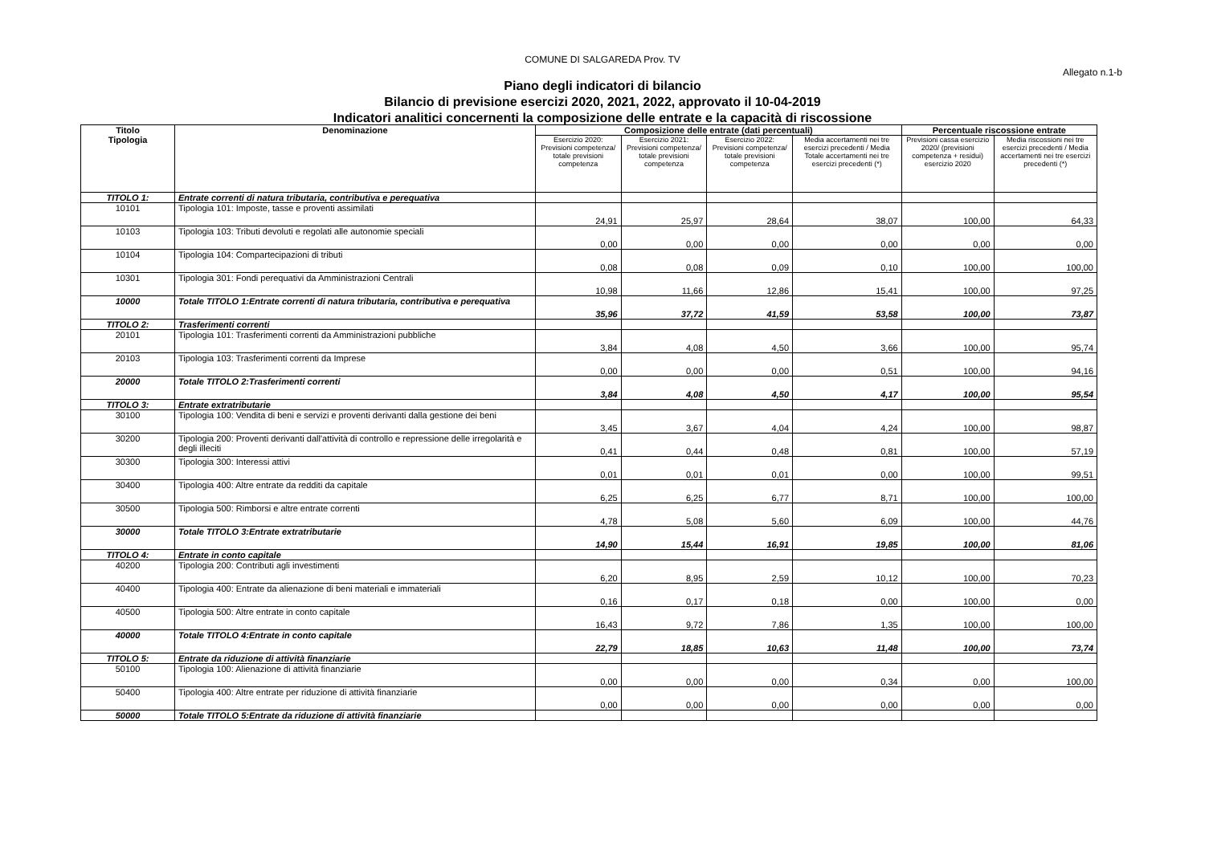COMUNE DI SALGAREDA Prov. TV
Allegato n.1-b
Piano degli indicatori di bilancio
Bilancio di previsione esercizi 2020, 2021, 2022, approvato il 10-04-2019
Indicatori analitici concernenti la composizione delle entrate e la capacità di riscossione
| Titolo Tipologia | Denominazione | Composizione delle entrate (dati percentuali) | | | | Percentuale riscossione entrate | |
| --- | --- | --- | --- | --- | --- | --- | --- |
| | | Esercizio 2020: Previsioni competenza/ totale previsioni competenza | Esercizio 2021: Previsioni competenza/ totale previsioni competenza | Esercizio 2022: Previsioni competenza/ totale previsioni competenza | Media accertamenti nei tre esercizi precedenti / Media Totale accertamenti nei tre esercizi precedenti (*) | Previsioni cassa esercizio 2020/ (previsioni competenza + residui) esercizio 2020 | Media riscossioni nei tre esercizi precedenti / Media accertamenti nei tre esercizi precedenti (*) |
| TITOLO 1: | Entrate correnti di natura tributaria, contributiva e perequativa | | | | | | |
| 10101 | Tipologia 101: Imposte, tasse e proventi assimilati | 24,91 | 25,97 | 28,64 | 38,07 | 100,00 | 64,33 |
| 10103 | Tipologia 103: Tributi devoluti e regolati alle autonomie speciali | 0,00 | 0,00 | 0,00 | 0,00 | 0,00 | 0,00 |
| 10104 | Tipologia 104: Compartecipazioni di tributi | 0,08 | 0,08 | 0,09 | 0,10 | 100,00 | 100,00 |
| 10301 | Tipologia 301: Fondi perequativi da Amministrazioni Centrali | 10,98 | 11,66 | 12,86 | 15,41 | 100,00 | 97,25 |
| 10000 | Totale TITOLO 1:Entrate correnti di natura tributaria, contributiva e perequativa | 35,96 | 37,72 | 41,59 | 53,58 | 100,00 | 73,87 |
| TITOLO 2: | Trasferimenti correnti | | | | | | |
| 20101 | Tipologia 101: Trasferimenti correnti da Amministrazioni pubbliche | 3,84 | 4,08 | 4,50 | 3,66 | 100,00 | 95,74 |
| 20103 | Tipologia 103: Trasferimenti correnti da Imprese | 0,00 | 0,00 | 0,00 | 0,51 | 100,00 | 94,16 |
| 20000 | Totale TITOLO 2:Trasferimenti correnti | 3,84 | 4,08 | 4,50 | 4,17 | 100,00 | 95,54 |
| TITOLO 3: | Entrate extratributarie | | | | | | |
| 30100 | Tipologia 100: Vendita di beni e servizi e proventi derivanti dalla gestione dei beni | 3,45 | 3,67 | 4,04 | 4,24 | 100,00 | 98,87 |
| 30200 | Tipologia 200: Proventi derivanti dall'attività di controllo e repressione delle irregolarità e degli illeciti | 0,41 | 0,44 | 0,48 | 0,81 | 100,00 | 57,19 |
| 30300 | Tipologia 300: Interessi attivi | 0,01 | 0,01 | 0,01 | 0,00 | 100,00 | 99,51 |
| 30400 | Tipologia 400: Altre entrate da redditi da capitale | 6,25 | 6,25 | 6,77 | 8,71 | 100,00 | 100,00 |
| 30500 | Tipologia 500: Rimborsi e altre entrate correnti | 4,78 | 5,08 | 5,60 | 6,09 | 100,00 | 44,76 |
| 30000 | Totale TITOLO 3:Entrate extratributarie | 14,90 | 15,44 | 16,91 | 19,85 | 100,00 | 81,06 |
| TITOLO 4: | Entrate in conto capitale | | | | | | |
| 40200 | Tipologia 200: Contributi agli investimenti | 6,20 | 8,95 | 2,59 | 10,12 | 100,00 | 70,23 |
| 40400 | Tipologia 400: Entrate da alienazione di beni materiali e immateriali | 0,16 | 0,17 | 0,18 | 0,00 | 100,00 | 0,00 |
| 40500 | Tipologia 500: Altre entrate in conto capitale | 16,43 | 9,72 | 7,86 | 1,35 | 100,00 | 100,00 |
| 40000 | Totale TITOLO 4:Entrate in conto capitale | 22,79 | 18,85 | 10,63 | 11,48 | 100,00 | 73,74 |
| TITOLO 5: | Entrate da riduzione di attività finanziarie | | | | | | |
| 50100 | Tipologia 100: Alienazione di attività finanziarie | 0,00 | 0,00 | 0,00 | 0,34 | 0,00 | 100,00 |
| 50400 | Tipologia 400: Altre entrate per riduzione di attività finanziarie | 0,00 | 0,00 | 0,00 | 0,00 | 0,00 | 0,00 |
| 50000 | Totale TITOLO 5:Entrate da riduzione di attività finanziarie | | | | | | |